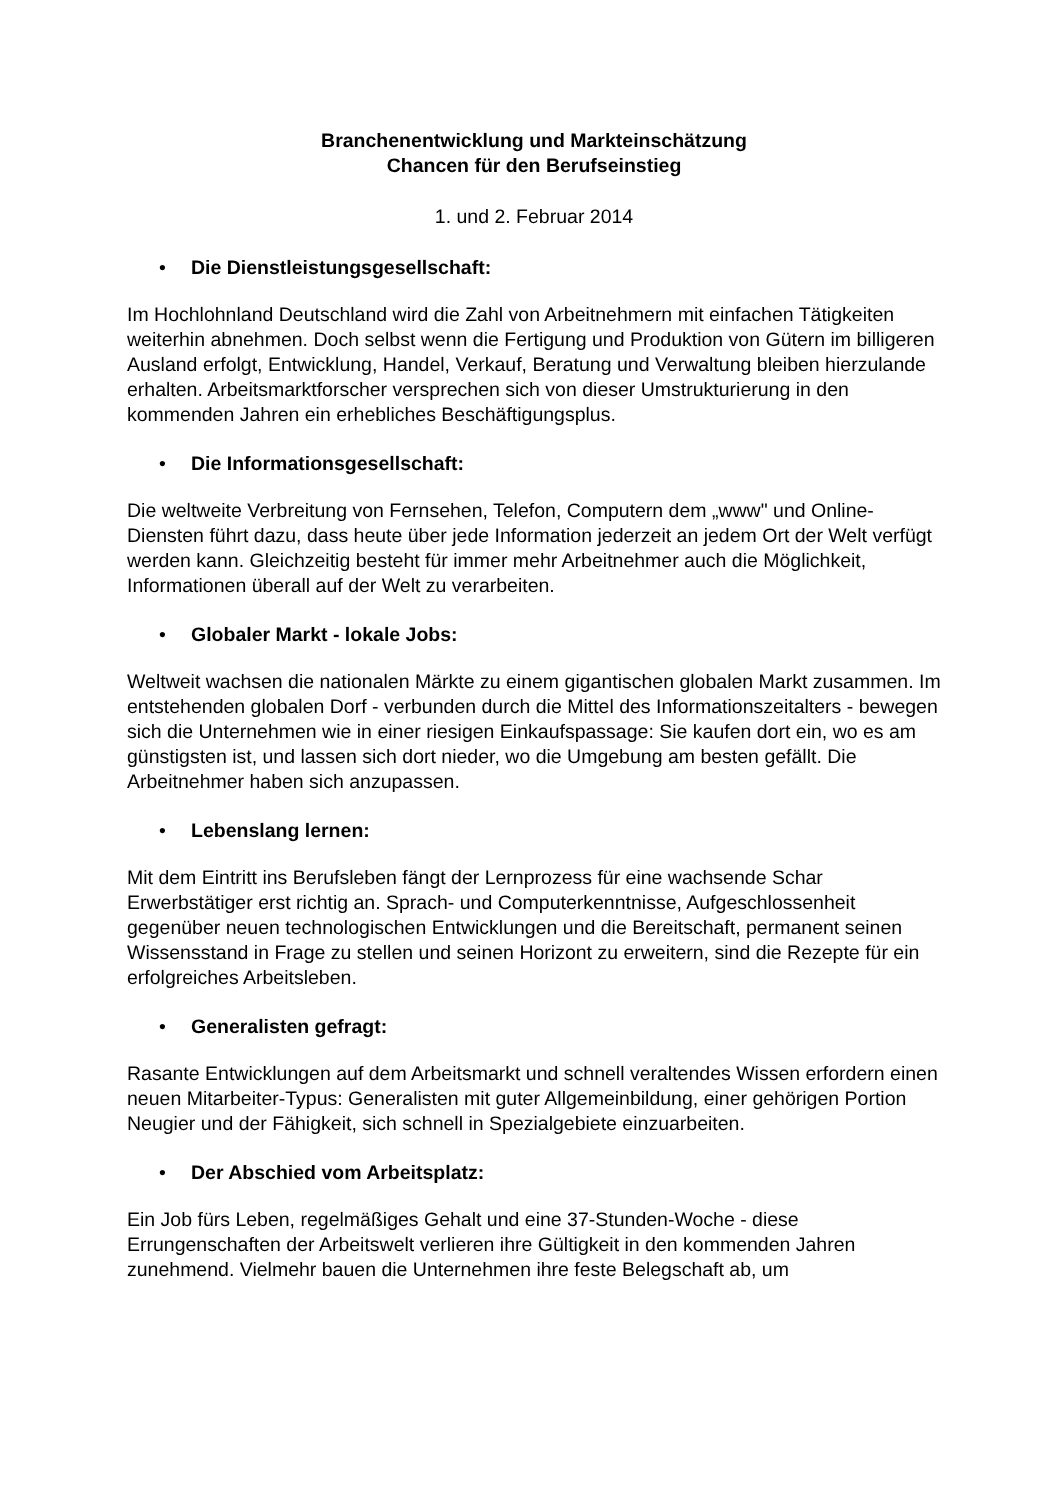Branchenentwicklung und Markteinschätzung
Chancen für den Berufseinstieg
1. und 2. Februar 2014
• Die Dienstleistungsgesellschaft:
Im Hochlohnland Deutschland wird die Zahl von Arbeitnehmern mit einfachen Tätigkeiten weiterhin abnehmen. Doch selbst wenn die Fertigung und Produktion von Gütern im billigeren Ausland erfolgt, Entwicklung, Handel, Verkauf, Beratung und Verwaltung bleiben hierzulande erhalten. Arbeitsmarktforscher versprechen sich von dieser Umstrukturierung in den kommenden Jahren ein erhebliches Beschäftigungsplus.
• Die Informationsgesellschaft:
Die weltweite Verbreitung von Fernsehen, Telefon, Computern dem „www" und Online-Diensten führt dazu, dass heute über jede Information jederzeit an jedem Ort der Welt verfügt werden kann. Gleichzeitig besteht für immer mehr Arbeitnehmer auch die Möglichkeit, Informationen überall auf der Welt zu verarbeiten.
• Globaler Markt - lokale Jobs:
Weltweit wachsen die nationalen Märkte zu einem gigantischen globalen Markt zusammen. Im entstehenden globalen Dorf - verbunden durch die Mittel des Informationszeitalters - bewegen sich die Unternehmen wie in einer riesigen Einkaufspassage: Sie kaufen dort ein, wo es am günstigsten ist, und lassen sich dort nieder, wo die Umgebung am besten gefällt. Die Arbeitnehmer haben sich anzupassen.
• Lebenslang lernen:
Mit dem Eintritt ins Berufsleben fängt der Lernprozess für eine wachsende Schar Erwerbstätiger erst richtig an. Sprach- und Computerkenntnisse, Aufgeschlossenheit gegenüber neuen technologischen Entwicklungen und die Bereitschaft, permanent seinen Wissensstand in Frage zu stellen und seinen Horizont zu erweitern, sind die Rezepte für ein erfolgreiches Arbeitsleben.
• Generalisten gefragt:
Rasante Entwicklungen auf dem Arbeitsmarkt und schnell veraltendes Wissen erfordern einen neuen Mitarbeiter-Typus: Generalisten mit guter Allgemeinbildung, einer gehörigen Portion Neugier und der Fähigkeit, sich schnell in Spezialgebiete einzuarbeiten.
• Der Abschied vom Arbeitsplatz:
Ein Job fürs Leben, regelmäßiges Gehalt und eine 37-Stunden-Woche - diese Errungenschaften der Arbeitswelt verlieren ihre Gültigkeit in den kommenden Jahren zunehmend. Vielmehr bauen die Unternehmen ihre feste Belegschaft ab, um